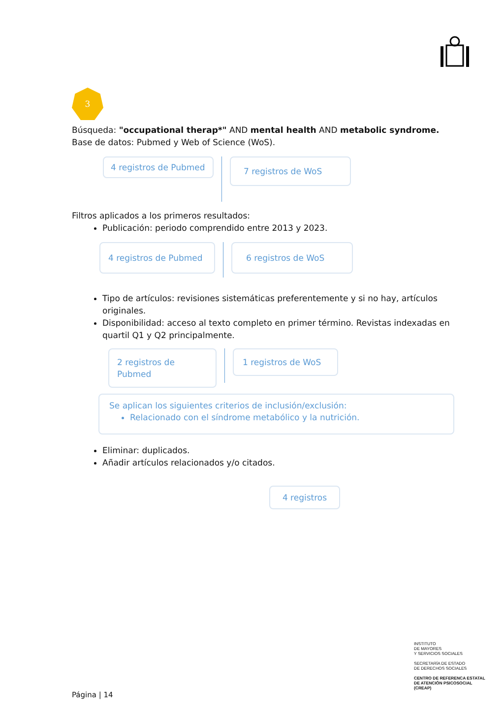3
Búsqueda: "occupational therap*" AND mental health AND metabolic syndrome.
Base de datos: Pubmed y Web of Science (WoS).
4 registros de Pubmed
7 registros de WoS
Filtros aplicados a los primeros resultados:
Publicación: periodo comprendido entre 2013 y 2023.
4 registros de Pubmed 6 registros de WoS
Tipo de artículos: revisiones sistemáticas preferentemente y si no hay, artículos originales.
Disponibilidad: acceso al texto completo en primer término. Revistas indexadas en quartil Q1 y Q2 principalmente.
2 registros de Pubmed 1 registros de WoS
Se aplican los siguientes criterios de inclusión/exclusión:
Relacionado con el síndrome metabólico y la nutrición.
Eliminar: duplicados.
Añadir artículos relacionados y/o citados.
4 registros
INSTITUTO
DE MAYORES
Y SERVICIOS SOCIALES
SECRETARÍA DE ESTADO
DE DERECHOS SOCIALES
CENTRO DE REFERENCA ESTATAL
DE ATENCIÓN PSICOSOCIAL
(CREAP)
Página | 14